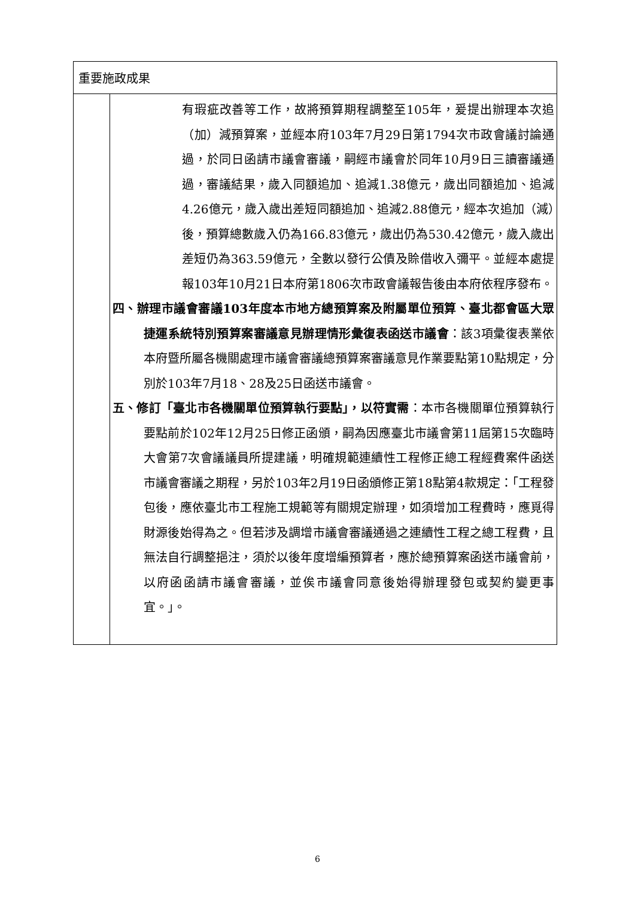| 重要施政成果 | |
| | 有瑕疵改善等工作，故將預算期程調整至105年，爰提出辦理本次追（加）減預算案，並經本府103年7月29日第1794次市政會議討論通過，於同日函請市議會審議，嗣經市議會於同年10月9日三讀審議通過，審議結果，歲入同額追加、追減1.38億元，歲出同額追加、追減4.26億元，歲入歲出差短同額追加、追減2.88億元，經本次追加（減）後，預算總數歲入仍為166.83億元，歲出仍為530.42億元，歲入歲出差短仍為363.59億元，全數以發行公債及賒借收入彌平。並經本處提報103年10月21日本府第1806次市政會議報告後由本府依程序發布。 四、辦理市議會審議103年度本市地方總預算案及附屬單位預算、臺北都會區大眾捷運系統特別預算案審議意見辦理情形彙復表函送市議會 ：該3項彙復表業依本府暨所屬各機關處理市議會審議總預算案審議意見作業要點第10點規定，分別於103年7月18、28及25日函送市議會。 五、修訂「臺北市各機關單位預算執行要點」，以符實需 ：本市各機關單位預算執行要點前於102年12月25日修正函頒，嗣為因應臺北市議會第11屆第15次臨時大會第7次會議議員所提建議，明確規範連續性工程修正總工程經費案件函送市議會審議之期程，另於103年2月19日函頒修正第18點第4款規定：「工程發包後，應依臺北市工程施工規範等有關規定辦理，如須增加工程費時，應覓得財源後始得為之。但若涉及調增市議會審議通過之連續性工程之總工程費，且無法自行調整挹注，須於以後年度增編預算者，應於總預算案函送市議會前，以府函函請市議會審議，並俟市議會同意後始得辦理發包或契約變更事宜。」。 |
6